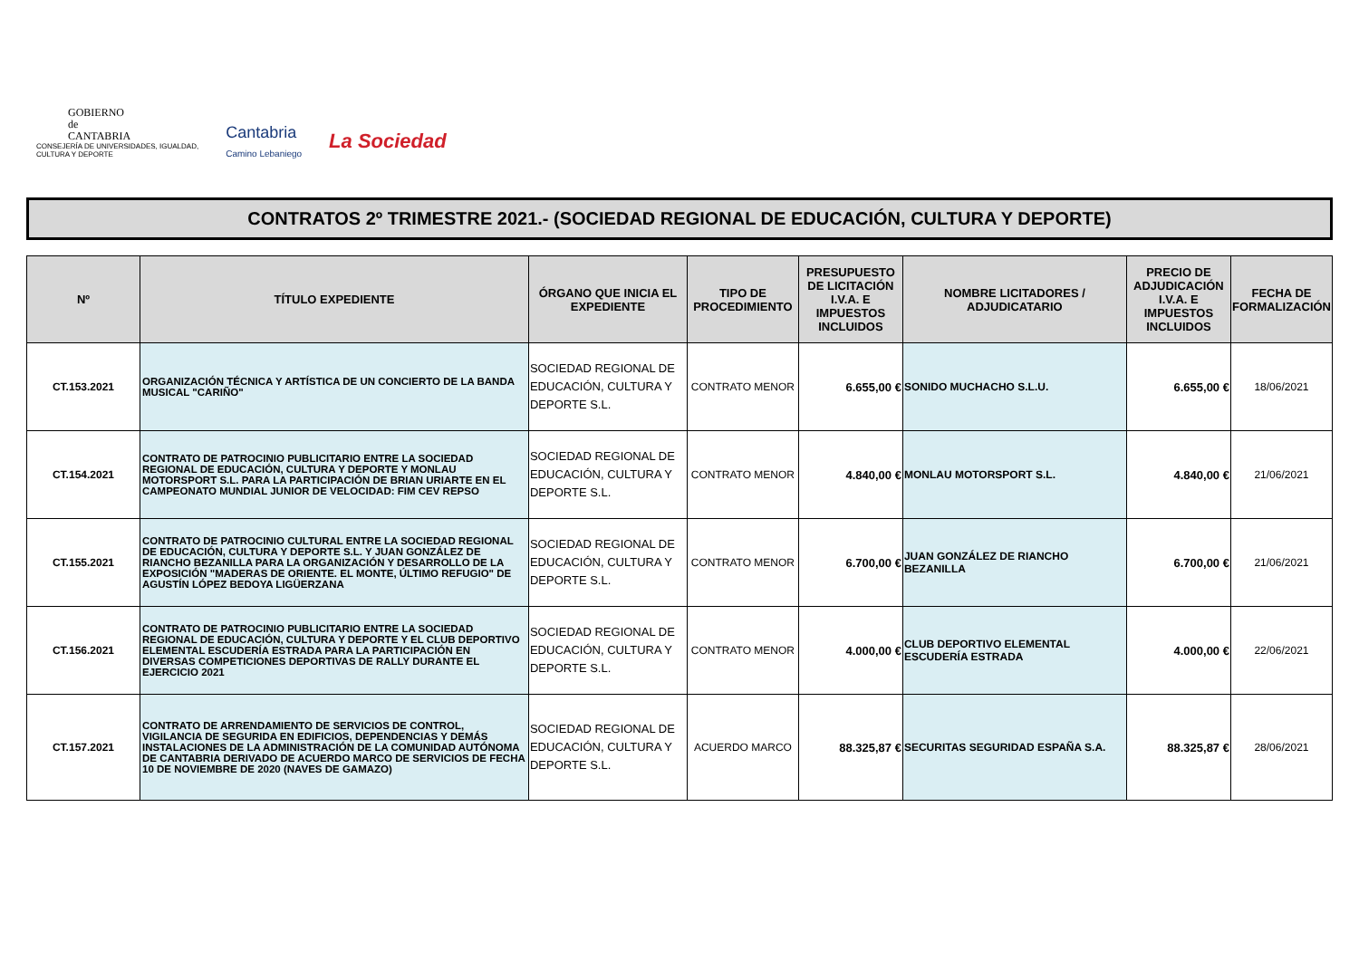GOBIERNO
de
CANTABRIA
CONSEJERÍA DE UNIVERSIDADES, IGUALDAD,
CULTURA Y DEPORTE
Cantabria
Camino Lebaniego
La Sociedad
CONTRATOS 2º TRIMESTRE 2021.- (SOCIEDAD REGIONAL DE EDUCACIÓN, CULTURA Y DEPORTE)
| Nº | TÍTULO EXPEDIENTE | ÓRGANO QUE INICIA EL EXPEDIENTE | TIPO DE PROCEDIMIENTO | PRESUPUESTO DE LICITACIÓN I.V.A. E IMPUESTOS INCLUIDOS | NOMBRE LICITADORES / ADJUDICATARIO | PRECIO DE ADJUDICACIÓN I.V.A. E IMPUESTOS INCLUIDOS | FECHA DE FORMALIZACIÓN |
| --- | --- | --- | --- | --- | --- | --- | --- |
| CT.153.2021 | ORGANIZACIÓN TÉCNICA Y ARTÍSTICA DE UN CONCIERTO DE LA BANDA MUSICAL "CARIÑO" | SOCIEDAD REGIONAL DE EDUCACIÓN, CULTURA Y DEPORTE S.L. | CONTRATO MENOR | 6.655,00 € | SONIDO MUCHACHO S.L.U. | 6.655,00 € | 18/06/2021 |
| CT.154.2021 | CONTRATO DE PATROCINIO PUBLICITARIO ENTRE LA SOCIEDAD REGIONAL DE EDUCACIÓN, CULTURA Y DEPORTE Y MONLAU MOTORSPORT S.L. PARA LA PARTICIPACIÓN DE BRIAN URIARTE EN EL CAMPEONATO MUNDIAL JUNIOR DE VELOCIDAD: FIM CEV REPSO | SOCIEDAD REGIONAL DE EDUCACIÓN, CULTURA Y DEPORTE S.L. | CONTRATO MENOR | 4.840,00 € | MONLAU MOTORSPORT S.L. | 4.840,00 € | 21/06/2021 |
| CT.155.2021 | CONTRATO DE PATROCINIO CULTURAL ENTRE LA SOCIEDAD REGIONAL DE EDUCACIÓN, CULTURA Y DEPORTE S.L. Y JUAN GONZÁLEZ DE RIANCHO BEZANILLA PARA LA ORGANIZACIÓN Y DESARROLLO DE LA EXPOSICIÓN "MADERAS DE ORIENTE. EL MONTE, ÚLTIMO REFUGIO" DE AGUSTÍN LÓPEZ BEDOYA LIGÜERZANA | SOCIEDAD REGIONAL DE EDUCACIÓN, CULTURA Y DEPORTE S.L. | CONTRATO MENOR | 6.700,00 € | JUAN GONZÁLEZ DE RIANCHO BEZANILLA | 6.700,00 € | 21/06/2021 |
| CT.156.2021 | CONTRATO DE PATROCINIO PUBLICITARIO ENTRE LA SOCIEDAD REGIONAL DE EDUCACIÓN, CULTURA Y DEPORTE Y EL CLUB DEPORTIVO ELEMENTAL ESCUDERÍA ESTRADA PARA LA PARTICIPACIÓN EN DIVERSAS COMPETICIONES DEPORTIVAS DE RALLY DURANTE EL EJERCICIO 2021 | SOCIEDAD REGIONAL DE EDUCACIÓN, CULTURA Y DEPORTE S.L. | CONTRATO MENOR | 4.000,00 € | CLUB DEPORTIVO ELEMENTAL ESCUDERÍA ESTRADA | 4.000,00 € | 22/06/2021 |
| CT.157.2021 | CONTRATO DE ARRENDAMIENTO DE SERVICIOS DE CONTROL, VIGILANCIA DE SEGURIDA EN EDIFICIOS, DEPENDENCIAS Y DEMÁS INSTALACIONES DE LA ADMINISTRACIÓN DE LA COMUNIDAD AUTÓNOMA DE CANTABRIA DERIVADO DE ACUERDO MARCO DE SERVICIOS DE FECHA 10 DE NOVIEMBRE DE 2020 (NAVES DE GAMAZO) | SOCIEDAD REGIONAL DE EDUCACIÓN, CULTURA Y DEPORTE S.L. | ACUERDO MARCO | 88.325,87 € | SECURITAS SEGURIDAD ESPAÑA S.A. | 88.325,87 € | 28/06/2021 |